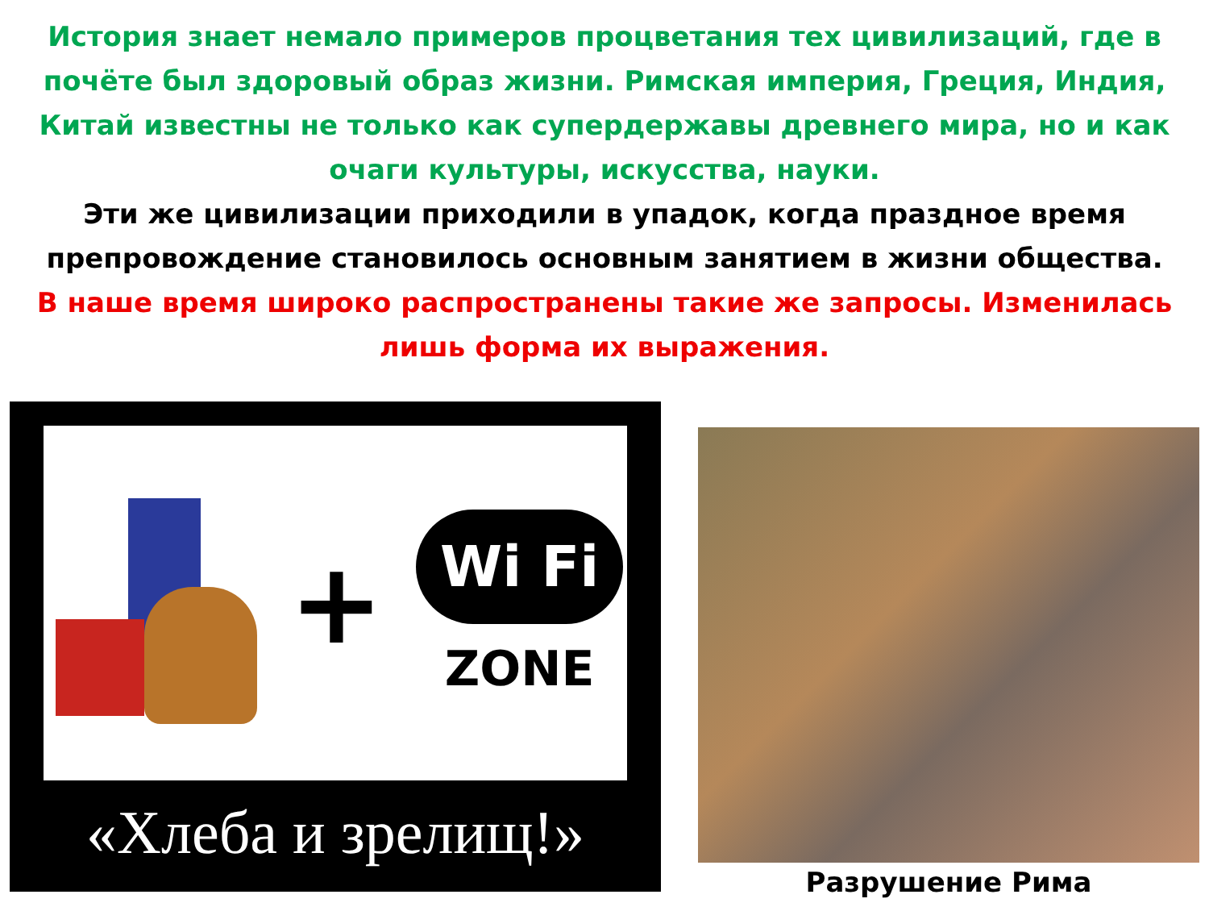История знает немало примеров процветания тех цивилизаций, где в почёте был здоровый образ жизни. Римская империя, Греция, Индия, Китай известны не только как супердержавы древнего мира, но и как очаги культуры, искусства, науки.
Эти же цивилизации приходили в упадок, когда праздное время препровождение становилось основным занятием в жизни общества.
В наше время широко распространены такие же запросы. Изменилась лишь форма их выражения.
+
Wi Fi
ZONE
«Хлеба и зрелищ!»
Разрушение Рима